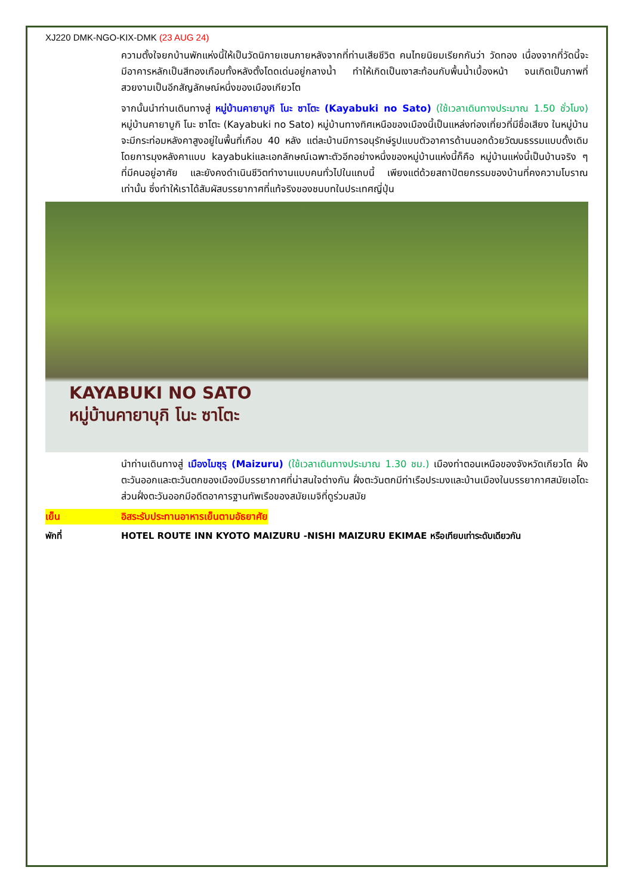XJ220 DMK-NGO-KIX-DMK (23 AUG 24)
ความตั้งใจยกบ้านพักแห่งนี้ให้เป็นวัดนิกายเซนภายหลังจากที่ท่านเสียชีวิต คนไทยนิยมเรียกกันว่า วัดทอง เนื่องจากที่วัดนี้จะมีอาคารหลักเป็นสีทองเกือบทั้งหลังตั้งโดดเด่นอยู่กลางน้ำ ทำให้เกิดเป็นเงาสะท้อนกับพื้นน้ำเบื้องหน้า จนเกิดเป็นภาพที่สวยงามเป็นอีกสัญลักษณ์หนึ่งของเมืองเกียวโต
จากนั้นนำท่านเดินทางสู่ หมู่บ้านคายาบูกิ โนะ ซาโตะ (Kayabuki no Sato) (ใช้เวลาเดินทางประมาณ 1.50 ชั่วโมง) หมู่บ้านคายาบูกิ โนะ ซาโตะ (Kayabuki no Sato) หมู่บ้านทางทิศเหนือของเมืองนี้เป็นแหล่งท่องเที่ยวที่มีชื่อเสียง ในหมู่บ้านจะมีกระท่อมหลังคาสูงอยู่ในพื้นที่เกือบ 40 หลัง แต่ละบ้านมีการอนุรักษ์รูปแบบตัวอาคารด้านนอกด้วยวัฒนธรรมแบบดั้งเดิม โดยการมุงหลังคาแบบ kayabukiและเอกลักษณ์เฉพาะตัวอีกอย่างหนึ่งของหมู่บ้านแห่งนี้ก็คือ หมู่บ้านแห่งนี้เป็นบ้านจริง ๆ ที่มีคนอยู่อาศัย และยังคงดำเนินชีวิตทำงานแบบคนทั่วไปในแถบนี้ เพียงแต่ด้วยสถาปัตยกรรมของบ้านที่คงความโบราณเท่านั้น ซึ่งทำให้เราได้สัมผัสบรรยากาศที่แท้จริงของชนบทในประเทศญี่ปุ่น
KAYABUKI NO SATO
หมู่บ้านคายาบุกิ โนะ ซาโตะ
นำท่านเดินทางสู่ เมืองไมซุรุ (Maizuru) (ใช้เวลาเดินทางประมาณ 1.30 ชม.) เมืองท่าตอนเหนือของจังหวัดเกียวโต ฝั่งตะวันออกและตะวันตกของเมืองมีบรรยากาศที่น่าสนใจต่างกัน ฝั่งตะวันตกมีท่าเรือประมงและบ้านเมืองในบรรยากาศสมัยเอโดะ ส่วนฝั่งตะวันออกมีอดีตอาคารฐานทัพเรือของสมัยเมจิที่ดูร่วมสมัย
เย็น อิสระรับประทานอาหารเย็นตามอัธยาศัย
พักที่ HOTEL ROUTE INN KYOTO MAIZURU -NISHI MAIZURU EKIMAE หรือเทียบเท่าระดับเดียวกัน